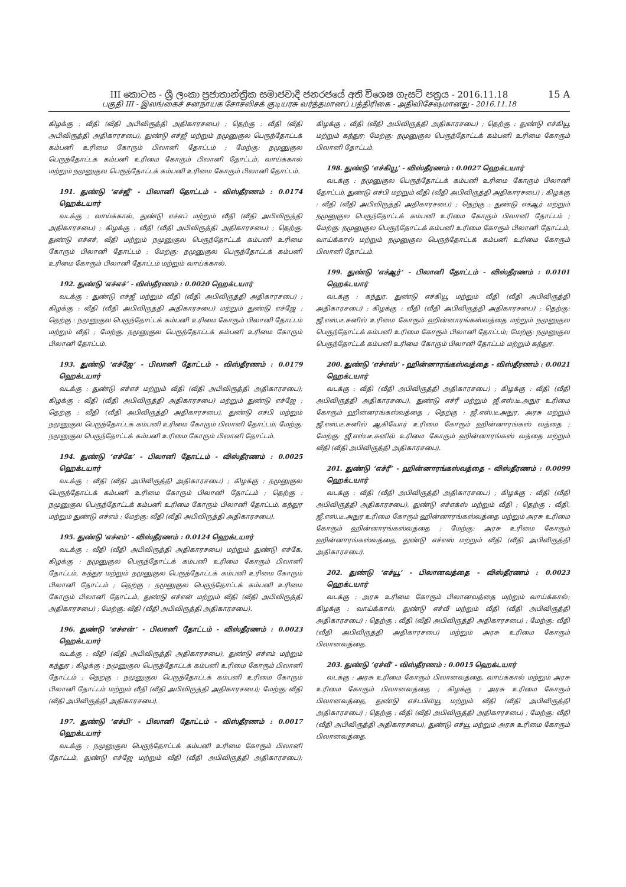15 A
III කොටස - ශ්‍රී ලංකා ප්‍රජාතාන්ත්‍රික සමාජවාදී ජනරජයේ අති විශෙෂ ගැසට් පත්‍රය - 2016.11.18
பகுதி III - இலங்கைச் சனநாயக சோசலிசக் குடியரசு வர்த்தமானப் பத்திரிகை - அதிவிசேஷமானது - 2016.11.18
கிழக்கு : வீதி (வீதி அபிவிருத்தி அதிகாரசபை) ; தெற்கு : வீதி (வீதி அபிவிருத்தி அதிகாரசபை), துண்டு எச்ஜீ மற்றும் நமுனுகுல பெருந்தோட்டக் கம்பனி உரிமை கோரும் பிலானி தோட்டம் ; மேற்கு: நமுனுகுல பெருந்தோட்டக் கம்பனி உரிமை கோரும் பிலானி தோட்டம், வாய்க்கால் மற்றும் நமுனுகுல பெருந்தோட்டக் கம்பனி உரிமை கோரும் பிலானி தோட்டம்.
191. துண்டு ‘எச்ஜீ’ - பிலானி தோட்டம் - விஸ்தீரணம் : 0.0174 ஹெக்டயார்
வடக்கு : வாய்க்கால், துண்டு எச்எப் மற்றும் வீதி (வீதி அபிவிருத்தி அதிகாரசபை) ; கிழக்கு : வீதி (வீதி அபிவிருத்தி அதிகாரசபை) ; தெற்கு: துண்டு எச்எச், வீதி மற்றும் நமுனுகுல பெருந்தோட்டக் கம்பனி உரிமை கோரும் பிலானி தோட்டம் ; மேற்கு: நமுனுகுல பெருந்தோட்டக் கம்பனி உரிமை கோரும் பிலானி தோட்டம் மற்றும் வாய்க்கால்.
192. துண்டு ‘எச்எச்’ - விஸ்தீரணம் : 0.0020 ஹெக்டயார்
வடக்கு : துண்டு எச்ஜீ மற்றும் வீதி (வீதி அபிவிருத்தி அதிகாரசபை) ; கிழக்கு : வீதி (வீதி அபிவிருத்தி அதிகாரசபை) மற்றும் துண்டு எச்ஜே ; தெற்கு : நமுனுகுல பெருந்தோட்டக் கம்பனி உரிமை கோரும் பிலானி தோட்டம் மற்றும் வீதி ; மேற்கு: நமுனுகுல பெருந்தோட்டக் கம்பனி உரிமை கோரும் பிலானி தோட்டம்.
193. துண்டு ‘எச்ஜே’ - பிலானி தோட்டம் - விஸ்தீரணம் : 0.0179 ஹெக்டயார்
வடக்கு : துண்டு எச்எச் மற்றும் வீதி (வீதி அபிவிருத்தி அதிகாரசபை); கிழக்கு : வீதி (வீதி அபிவிருத்தி அதிகாரசபை) மற்றும் துண்டு எச்ஜே ; தெற்கு : வீதி (வீதி அபிவிருத்தி அதிகாரசபை), துண்டு எச்பி மற்றும் நமுனுகுல பெருந்தோட்டக் கம்பனி உரிமை கோரும் பிலானி தோட்டம்; மேற்கு: நமுனுகுல பெருந்தோட்டக் கம்பனி உரிமை கோரும் பிலானி தோட்டம்.
194. துண்டு ‘எச்கே’ - பிலானி தோட்டம் - விஸ்தீரணம் : 0.0025 ஹெக்டயார்
வடக்கு : வீதி (வீதி அபிவிருத்தி அதிகாரசபை) ; கிழக்கு : நமுனுகுல பெருந்தோட்டக் கம்பனி உரிமை கோரும் பிலானி தோட்டம் ; தெற்கு : நமுனுகுல பெருந்தோட்டக் கம்பனி உரிமை கோரும் பிலானி தோட்டம், கந்துர மற்றும் துண்டு எச்எம் ; மேற்கு: வீதி (வீதி அபிவிருத்தி அதிகாரசபை).
195. துண்டு ‘எச்எம்’ - விஸ்தீரணம் : 0.0124 ஹெக்டயார்
வடக்கு : வீதி (வீதி அபிவிருத்தி அதிகாரசபை) மற்றும் துண்டு எச்கே; கிழக்கு : நமுனுகுல பெருந்தோட்டக் கம்பனி உரிமை கோரும் பிலானி தோட்டம், கந்துர மற்றும் நமுனுகுல பெருந்தோட்டக் கம்பனி உரிமை கோரும் பிலானி தோட்டம் ; தெற்கு : நமுனுகுல பெருந்தோட்டக் கம்பனி உரிமை கோரும் பிலானி தோட்டம், துண்டு எச்என் மற்றும் வீதி (வீதி அபிவிருத்தி அதிகாரசபை) ; மேற்கு: வீதி (வீதி அபிவிருத்தி அதிகாரசபை).
196. துண்டு ‘எச்என்’ - பிலானி தோட்டம் - விஸ்தீரணம் : 0.0023 ஹெக்டயார்
வடக்கு : வீதி (வீதி அபிவிருத்தி அதிகாரசபை), துண்டு எச்எம் மற்றும் கந்துர ; கிழக்கு : நமுனுகுல பெருந்தோட்டக் கம்பனி உரிமை கோரும் பிலானி தோட்டம் ; தெற்கு : நமுனுகுல பெருந்தோட்டக் கம்பனி உரிமை கோரும் பிலானி தோட்டம் மற்றும் வீதி (வீதி அபிவிருத்தி அதிகாரசபை); மேற்கு: வீதி (வீதி அபிவிருத்தி அதிகாரசபை).
197. துண்டு ‘எச்பி’ - பிலானி தோட்டம் - விஸ்தீரணம் : 0.0017 ஹெக்டயார்
வடக்கு : நமுனுகுல பெருந்தோட்டக் கம்பனி உரிமை கோரும் பிலானி தோட்டம், துண்டு எச்ஜே மற்றும் வீதி (வீதி அபிவிருத்தி அதிகாரசபை); கிழக்கு : வீதி (வீதி அபிவிருத்தி அதிகாரசபை) ; தெற்கு : துண்டு எச்கியூ மற்றும் கந்துர; மேற்கு: நமுனுகுல பெருந்தோட்டக் கம்பனி உரிமை கோரும் பிலானி தோட்டம்.
198. துண்டு ‘எச்கியூ’ - விஸ்தீரணம் : 0.0027 ஹெக்டயார்
வடக்கு : நமுனுகுல பெருந்தோட்டக் கம்பனி உரிமை கோரும் பிலானி தோட்டம், துண்டு எச்பி மற்றும் வீதி (வீதி அபிவிருத்தி அதிகாரசபை) ; கிழக்கு : வீதி (வீதி அபிவிருத்தி அதிகாரசபை) ; தெற்கு : துண்டு எச்ஆர் மற்றும் நமுனுகுல பெருந்தோட்டக் கம்பனி உரிமை கோரும் பிலானி தோட்டம் ; மேற்கு: நமுனுகுல பெருந்தோட்டக் கம்பனி உரிமை கோரும் பிலானி தோட்டம், வாய்க்கால் மற்றும் நமுனுகுல பெருந்தோட்டக் கம்பனி உரிமை கோரும் பிலானி தோட்டம்.
199. துண்டு ‘எச்ஆர்’ - பிலானி தோட்டம் - விஸ்தீரணம் : 0.0101 ஹெக்டயார்
வடக்கு : கந்துர, துண்டு எச்கியூ மற்றும் வீதி (வீதி அபிவிருத்தி அதிகாரசபை) ; கிழக்கு : வீதி (வீதி அபிவிருத்தி அதிகாரசபை) ; தெற்கு: ஜீ.எஸ்.டீ.சுனில் உரிமை கோரும் ஹின்னாரங்கஸ்வத்தை மற்றும் நமுனுகுல பெருந்தோட்டக் கம்பனி உரிமை கோரும் பிலானி தோட்டம்; மேற்கு: நமுனுகுல பெருந்தோட்டக் கம்பனி உரிமை கோரும் பிலானி தோட்டம் மற்றும் கந்துர.
200. துண்டு ‘எச்எஸ்’ - ஹின்னாரங்கஸ்வத்தை - விஸ்தீரணம் : 0.0021 ஹெக்டயார்
வடக்கு : வீதி (வீதி அபிவிருத்தி அதிகாரசபை) ; கிழக்கு : வீதி (வீதி அபிவிருத்தி அதிகாரசபை), துண்டு எச்ரீ மற்றும் ஜீ.எஸ்.டீ.அநுர உரிமை கோரும் ஹின்னரங்கஸ்வத்தை ; தெற்கு : ஜீ.எஸ்.டீ.அநுர, அரசு மற்றும் ஜீ.எஸ்.டீ.சுனில் ஆகியோர் உரிமை கோரும் ஹின்னாரங்கஸ் வத்தை ; மேற்கு: ஜீ.எஸ்.டீ.சுனில் உரிமை கோரும் ஹின்னாரங்கஸ் வத்தை மற்றும் வீதி (வீதி அபிவிருத்தி அதிகாரசபை).
201. துண்டு ‘எச்ரீ’ - ஹின்னாரங்கஸ்வத்தை - விஸ்தீரணம் : 0.0099 ஹெக்டயார்
வடக்கு : வீதி (வீதி அபிவிருத்தி அதிகாரசபை) ; கிழக்கு : வீதி (வீதி அபிவிருத்தி அதிகாரசபை), துண்டு எச்எக்ஸ் மற்றும் வீதி ; தெற்கு : வீதி, ஜீ.எஸ்.டீ.அநுர உரிமை கோரும் ஹின்னாரங்கஸ்வத்தை மற்றும் அரசு உரிமை கோரும் ஹின்னாரங்கஸ்வத்தை ; மேற்கு: அரசு உரிமை கோரும் ஹின்னாரங்கஸ்வத்தை, துண்டு எச்எஸ் மற்றும் வீதி (வீதி அபிவிருத்தி அதிகாரசபை).
202. துண்டு ‘எச்யூ’ - பிலானவத்தை - விஸ்தீரணம் : 0.0023 ஹெக்டயார்
வடக்கு : அரசு உரிமை கோரும் பிலானவத்தை மற்றும் வாய்க்கால்; கிழக்கு : வாய்க்கால், துண்டு எச்வீ மற்றும் வீதி (வீதி அபிவிருத்தி அதிகாரசபை) ; தெற்கு : வீதி (வீதி அபிவிருத்தி அதிகாரசபை) ; மேற்கு: வீதி (வீதி அபிவிருத்தி அதிகாரசபை) மற்றும் அரசு உரிமை கோரும் பிலானவத்தை.
203. துண்டு ‘ஏச்வீ’ - விஸ்தீரணம் : 0.0015 ஹெக்டயார்
வடக்கு : அரசு உரிமை கோரும் பிலானவத்தை, வாய்க்கால் மற்றும் அரசு உரிமை கோரும் பிலானவத்தை ; கிழக்கு : அரசு உரிமை கோரும் பிலானவத்தை, துண்டு எச்டபிள்யூ மற்றும் வீதி (வீதி அபிவிருத்தி அதிகாரசபை) ; தெற்கு : வீதி (வீதி அபிவிருத்தி அதிகாரசபை) ; மேற்கு: வீதி (வீதி அபிவிருத்தி அதிகாரசபை), துண்டு எச்யூ மற்றும் அரசு உரிமை கோரும் பிலானவத்தை.